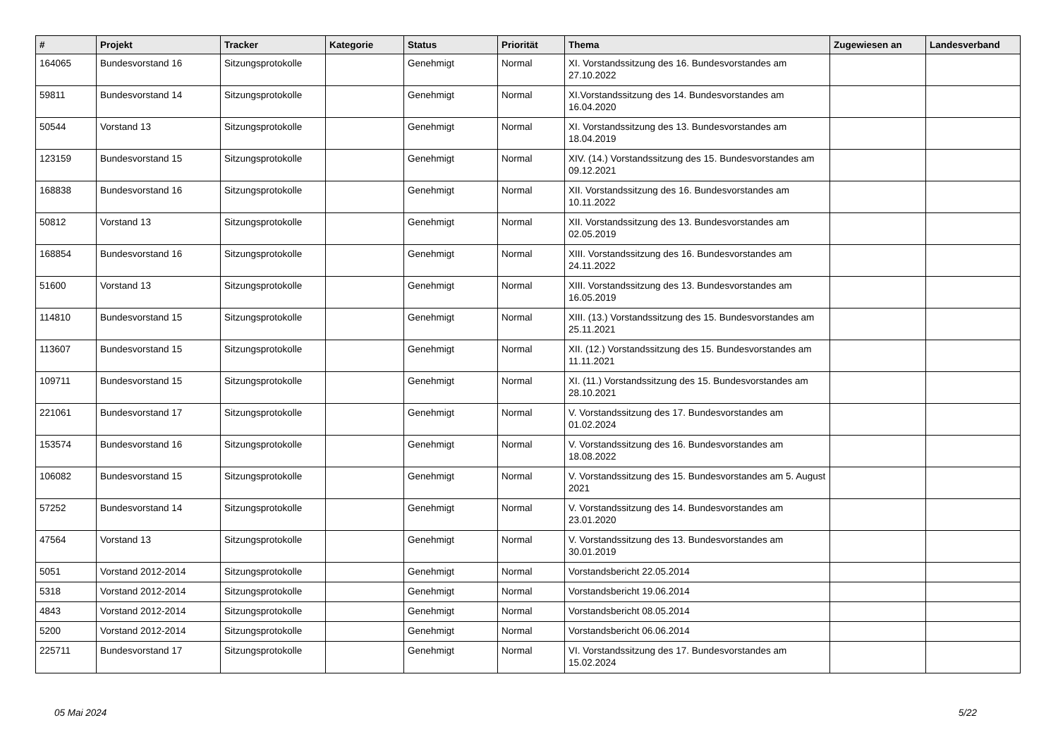| # | Projekt | Tracker | Kategorie | Status | Priorität | Thema | Zugewiesen an | Landesverband |
| --- | --- | --- | --- | --- | --- | --- | --- | --- |
| 164065 | Bundesvorstand 16 | Sitzungsprotokolle | | Genehmigt | Normal | XI. Vorstandssitzung des 16. Bundesvorstandes am 27.10.2022 | | |
| 59811 | Bundesvorstand 14 | Sitzungsprotokolle | | Genehmigt | Normal | XI.Vorstandssitzung des 14. Bundesvorstandes am 16.04.2020 | | |
| 50544 | Vorstand 13 | Sitzungsprotokolle | | Genehmigt | Normal | XI. Vorstandssitzung des 13. Bundesvorstandes am 18.04.2019 | | |
| 123159 | Bundesvorstand 15 | Sitzungsprotokolle | | Genehmigt | Normal | XIV. (14.) Vorstandssitzung des 15. Bundesvorstandes am 09.12.2021 | | |
| 168838 | Bundesvorstand 16 | Sitzungsprotokolle | | Genehmigt | Normal | XII. Vorstandssitzung des 16. Bundesvorstandes am 10.11.2022 | | |
| 50812 | Vorstand 13 | Sitzungsprotokolle | | Genehmigt | Normal | XII. Vorstandssitzung des 13. Bundesvorstandes am 02.05.2019 | | |
| 168854 | Bundesvorstand 16 | Sitzungsprotokolle | | Genehmigt | Normal | XIII. Vorstandssitzung des 16. Bundesvorstandes am 24.11.2022 | | |
| 51600 | Vorstand 13 | Sitzungsprotokolle | | Genehmigt | Normal | XIII. Vorstandssitzung des 13. Bundesvorstandes am 16.05.2019 | | |
| 114810 | Bundesvorstand 15 | Sitzungsprotokolle | | Genehmigt | Normal | XIII. (13.) Vorstandssitzung des 15. Bundesvorstandes am 25.11.2021 | | |
| 113607 | Bundesvorstand 15 | Sitzungsprotokolle | | Genehmigt | Normal | XII. (12.) Vorstandssitzung des 15. Bundesvorstandes am 11.11.2021 | | |
| 109711 | Bundesvorstand 15 | Sitzungsprotokolle | | Genehmigt | Normal | XI. (11.) Vorstandssitzung des 15. Bundesvorstandes am 28.10.2021 | | |
| 221061 | Bundesvorstand 17 | Sitzungsprotokolle | | Genehmigt | Normal | V. Vorstandssitzung des 17. Bundesvorstandes am 01.02.2024 | | |
| 153574 | Bundesvorstand 16 | Sitzungsprotokolle | | Genehmigt | Normal | V. Vorstandssitzung des 16. Bundesvorstandes am 18.08.2022 | | |
| 106082 | Bundesvorstand 15 | Sitzungsprotokolle | | Genehmigt | Normal | V. Vorstandssitzung des 15. Bundesvorstandes am 5. August 2021 | | |
| 57252 | Bundesvorstand 14 | Sitzungsprotokolle | | Genehmigt | Normal | V. Vorstandssitzung des 14. Bundesvorstandes am 23.01.2020 | | |
| 47564 | Vorstand 13 | Sitzungsprotokolle | | Genehmigt | Normal | V. Vorstandssitzung des 13. Bundesvorstandes am 30.01.2019 | | |
| 5051 | Vorstand 2012-2014 | Sitzungsprotokolle | | Genehmigt | Normal | Vorstandsbericht 22.05.2014 | | |
| 5318 | Vorstand 2012-2014 | Sitzungsprotokolle | | Genehmigt | Normal | Vorstandsbericht 19.06.2014 | | |
| 4843 | Vorstand 2012-2014 | Sitzungsprotokolle | | Genehmigt | Normal | Vorstandsbericht 08.05.2014 | | |
| 5200 | Vorstand 2012-2014 | Sitzungsprotokolle | | Genehmigt | Normal | Vorstandsbericht 06.06.2014 | | |
| 225711 | Bundesvorstand 17 | Sitzungsprotokolle | | Genehmigt | Normal | VI. Vorstandssitzung des 17. Bundesvorstandes am 15.02.2024 | | |
05 Mai 2024 5/22